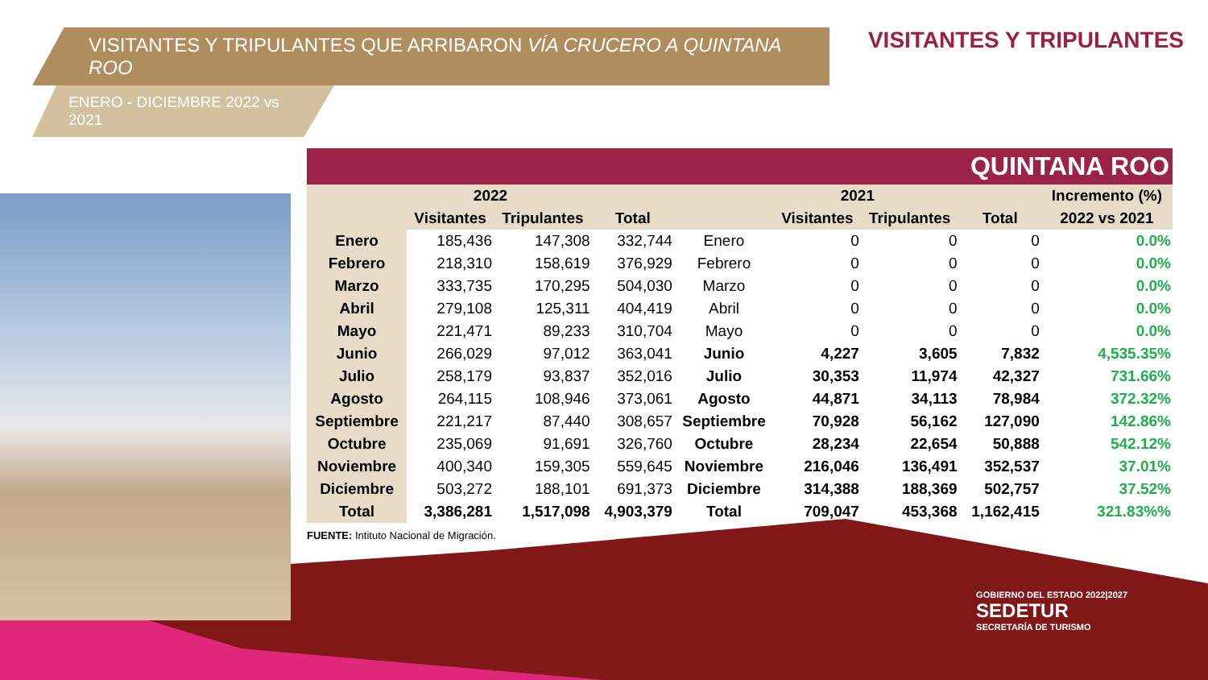VISITANTES Y TRIPULANTES QUE ARRIBARON VÍA CRUCERO A QUINTANA ROO
ENERO - DICIEMBRE 2022 vs 2021
VISITANTES Y TRIPULANTES
| QUINTANA ROO | | | | | | | | |
| --- | --- | --- | --- | --- | --- | --- | --- | --- |
| 2022 | | | | 2021 | | | | Incremento (%) |
| | Visitantes | Tripulantes | Total | | Visitantes | Tripulantes | Total | 2022 vs 2021 |
| Enero | 185,436 | 147,308 | 332,744 | Enero | 0 | 0 | 0 | 0.0% |
| Febrero | 218,310 | 158,619 | 376,929 | Febrero | 0 | 0 | 0 | 0.0% |
| Marzo | 333,735 | 170,295 | 504,030 | Marzo | 0 | 0 | 0 | 0.0% |
| Abril | 279,108 | 125,311 | 404,419 | Abril | 0 | 0 | 0 | 0.0% |
| Mayo | 221,471 | 89,233 | 310,704 | Mayo | 0 | 0 | 0 | 0.0% |
| Junio | 266,029 | 97,012 | 363,041 | Junio | 4,227 | 3,605 | 7,832 | 4,535.35% |
| Julio | 258,179 | 93,837 | 352,016 | Julio | 30,353 | 11,974 | 42,327 | 731.66% |
| Agosto | 264,115 | 108,946 | 373,061 | Agosto | 44,871 | 34,113 | 78,984 | 372.32% |
| Septiembre | 221,217 | 87,440 | 308,657 | Septiembre | 70,928 | 56,162 | 127,090 | 142.86% |
| Octubre | 235,069 | 91,691 | 326,760 | Octubre | 28,234 | 22,654 | 50,888 | 542.12% |
| Noviembre | 400,340 | 159,305 | 559,645 | Noviembre | 216,046 | 136,491 | 352,537 | 37.01% |
| Diciembre | 503,272 | 188,101 | 691,373 | Diciembre | 314,388 | 188,369 | 502,757 | 37.52% |
| Total | 3,386,281 | 1,517,098 | 4,903,379 | Total | 709,047 | 453,368 | 1,162,415 | 321.83%% |
FUENTE: Intituto Nacional de Migración.
GOBIERNO DEL ESTADO 2022|2027
SEDETUR
SECRETARÍA DE TURISMO